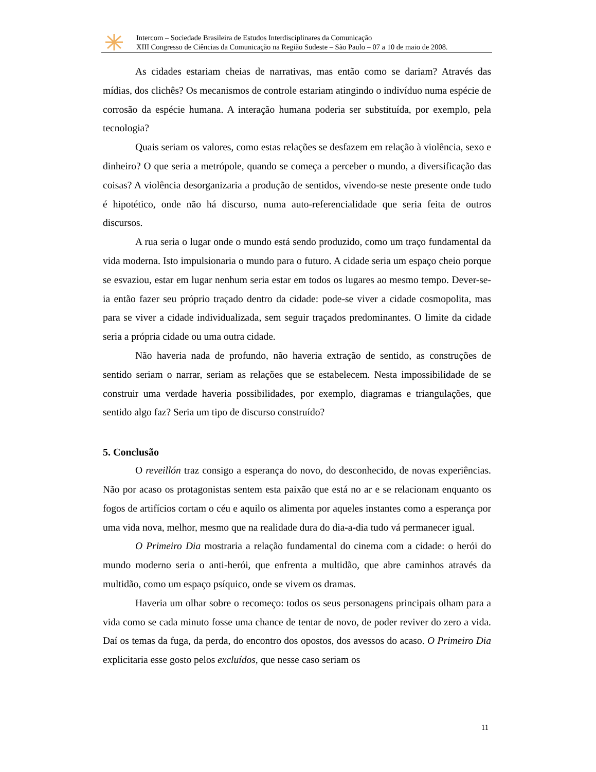Intercom – Sociedade Brasileira de Estudos Interdisciplinares da Comunicação
XIII Congresso de Ciências da Comunicação na Região Sudeste – São Paulo – 07 a 10 de maio de 2008.
As cidades estariam cheias de narrativas, mas então como se dariam? Através das mídias, dos clichês? Os mecanismos de controle estariam atingindo o indivíduo numa espécie de corrosão da espécie humana. A interação humana poderia ser substituída, por exemplo, pela tecnologia?
Quais seriam os valores, como estas relações se desfazem em relação à violência, sexo e dinheiro? O que seria a metrópole, quando se começa a perceber o mundo, a diversificação das coisas? A violência desorganizaria a produção de sentidos, vivendo-se neste presente onde tudo é hipotético, onde não há discurso, numa auto-referencialidade que seria feita de outros discursos.
A rua seria o lugar onde o mundo está sendo produzido, como um traço fundamental da vida moderna. Isto impulsionaria o mundo para o futuro. A cidade seria um espaço cheio porque se esvaziou, estar em lugar nenhum seria estar em todos os lugares ao mesmo tempo. Dever-se-ia então fazer seu próprio traçado dentro da cidade: pode-se viver a cidade cosmopolita, mas para se viver a cidade individualizada, sem seguir traçados predominantes. O limite da cidade seria a própria cidade ou uma outra cidade.
Não haveria nada de profundo, não haveria extração de sentido, as construções de sentido seriam o narrar, seriam as relações que se estabelecem. Nesta impossibilidade de se construir uma verdade haveria possibilidades, por exemplo, diagramas e triangulações, que sentido algo faz? Seria um tipo de discurso construído?
5. Conclusão
O reveillón traz consigo a esperança do novo, do desconhecido, de novas experiências. Não por acaso os protagonistas sentem esta paixão que está no ar e se relacionam enquanto os fogos de artifícios cortam o céu e aquilo os alimenta por aqueles instantes como a esperança por uma vida nova, melhor, mesmo que na realidade dura do dia-a-dia tudo vá permanecer igual.
O Primeiro Dia mostraria a relação fundamental do cinema com a cidade: o herói do mundo moderno seria o anti-herói, que enfrenta a multidão, que abre caminhos através da multidão, como um espaço psíquico, onde se vivem os dramas.
Haveria um olhar sobre o recomeço: todos os seus personagens principais olham para a vida como se cada minuto fosse uma chance de tentar de novo, de poder reviver do zero a vida. Daí os temas da fuga, da perda, do encontro dos opostos, dos avessos do acaso. O Primeiro Dia explicitaria esse gosto pelos excluídos, que nesse caso seriam os
11